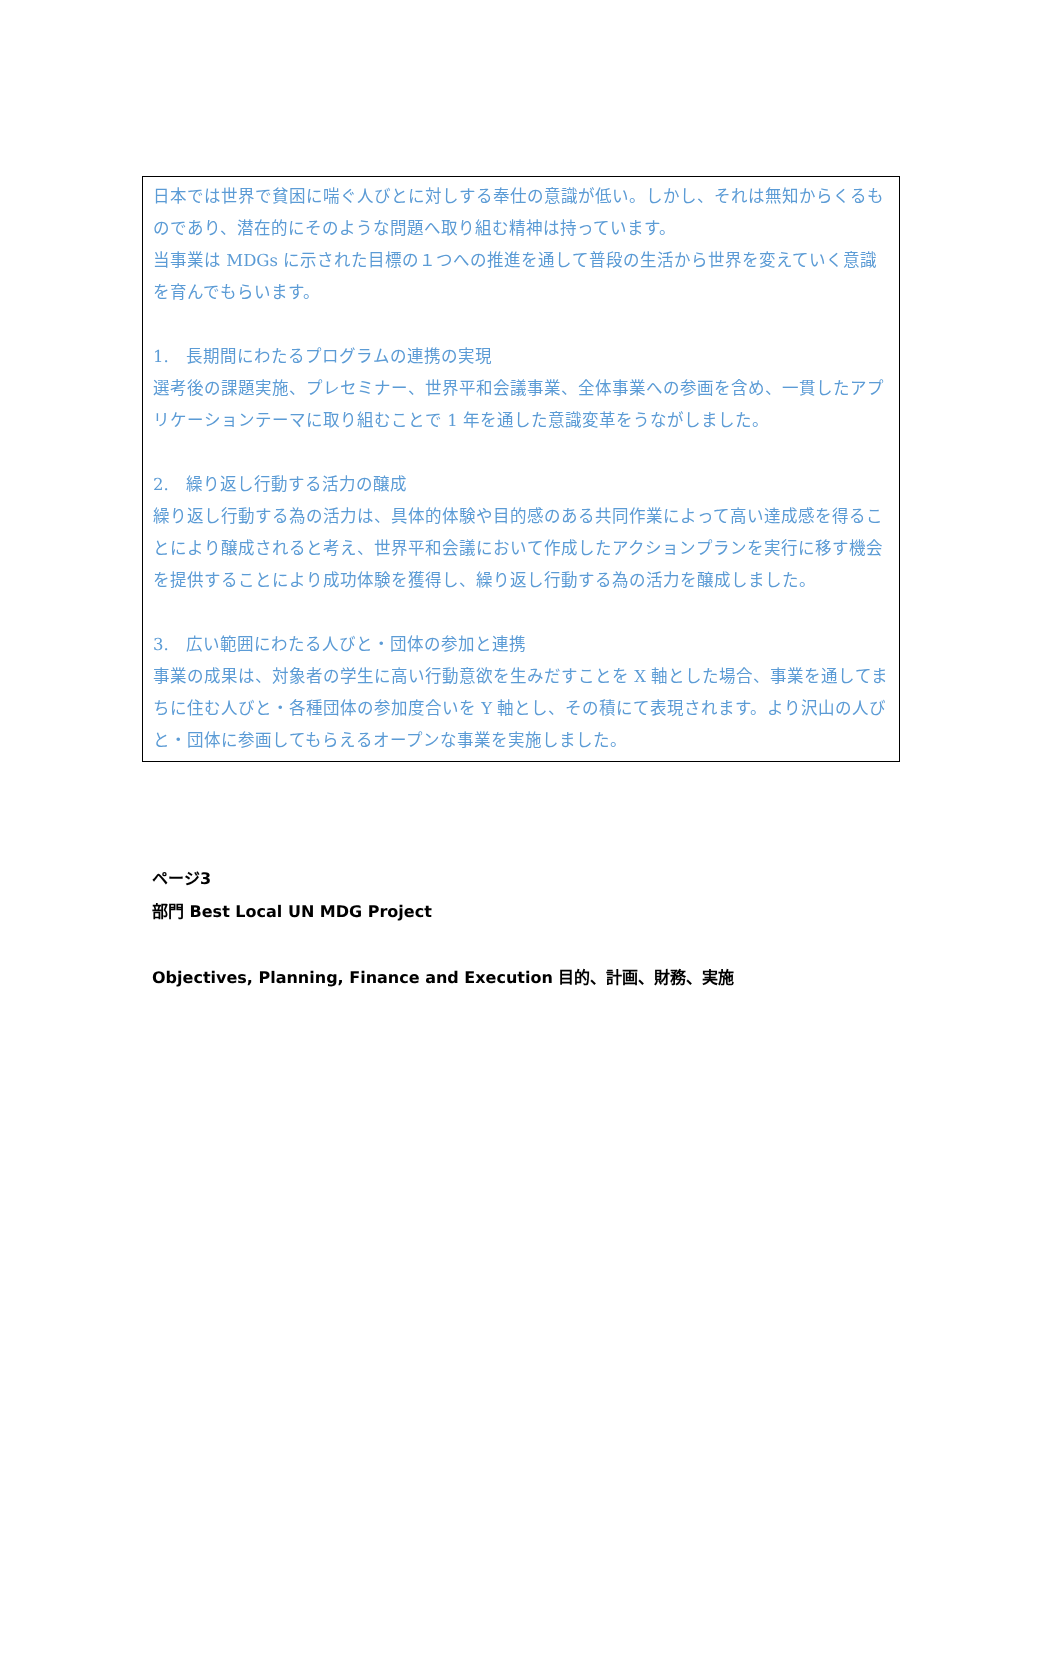日本では世界で貧困に喘ぐ人びとに対しする奉仕の意識が低い。しかし、それは無知からくるものであり、潜在的にそのような問題へ取り組む精神は持っています。
当事業は MDGs に示された目標の１つへの推進を通して普段の生活から世界を変えていく意識を育んでもらいます。
1.　長期間にわたるプログラムの連携の実現
選考後の課題実施、プレセミナー、世界平和会議事業、全体事業への参画を含め、一貫したアプリケーションテーマに取り組むことで 1 年を通した意識変革をうながしました。
2.　繰り返し行動する活力の醸成
繰り返し行動する為の活力は、具体的体験や目的感のある共同作業によって高い達成感を得ることにより醸成されると考え、世界平和会議において作成したアクションプランを実行に移す機会を提供することにより成功体験を獲得し、繰り返し行動する為の活力を醸成しました。
3.　広い範囲にわたる人びと・団体の参加と連携
事業の成果は、対象者の学生に高い行動意欲を生みだすことを X 軸とした場合、事業を通してまちに住む人びと・各種団体の参加度合いを Y 軸とし、その積にて表現されます。より沢山の人びと・団体に参画してもらえるオープンな事業を実施しました。
ページ3
部門 Best Local UN MDG Project
Objectives, Planning, Finance and Execution 目的、計画、財務、実施